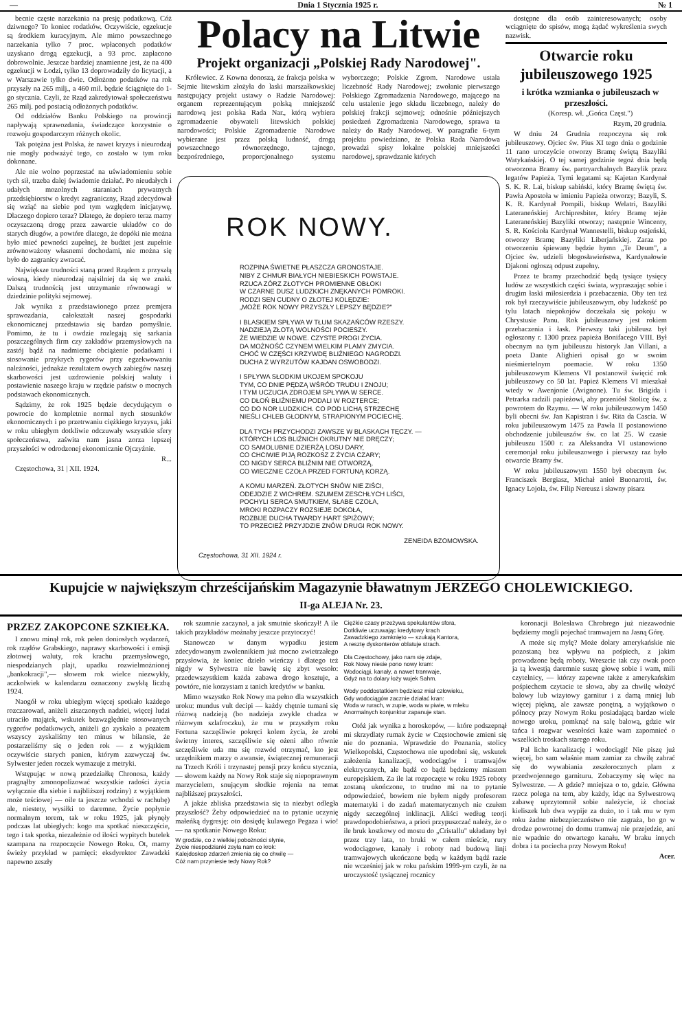— Dnia 1 Stycznia 1925 r. № 1
becnie częste narzekania na presję podatkową. Cóż dziwnego? To koniec rodatków. Oczywiście, egzekucje są środkiem kuracyjnym. Ale mimo powszechnego narzekania tylko 7 proc. wpłaconych podatków uzyskano drogą egzekucji, a 93 proc. zapłacono dobrowolnie. Jeszcze bardziej znamienne jest, że na 400 egzekucji w Łodzi, tylko 13 doprowadziły do licytacji, a w Warszawie tylko dwie. Odłożono podatków na rok przyszły na 265 milj., a 460 mil. będzie ściągnięte do 1-go stycznia. Czyli, że Rząd zakredytował społeczeństwu 265 milj. pod postacią odłożonych podatków.
Od oddziałów Banku Polskiego na prowincji napływają sprawozdania, świadczące korzystnie o rozwoju gospodarczym różnych okolic.
Tak potężna jest Polska, że nawet kryzys i nieurodzaj nie mogły podważyć tego, co zostało w tym roku dokonane.
Ale nie wolno poprzestać na uświadomieniu sobie tych sił, trzeba dalej świadomie działać. Po nieudałych i udałych mozolnych staraniach prywatnych przedsiębiorstw o kredyt zagraniczny, Rząd zdecydował się wziąć na siebie pod tym względem inicjatywę. Dlaczego dopiero teraz? Dlatego, że dopiero teraz mamy oczyszczoną drogę przez zawarcie układów co do starych długów, a powtóre dlatego, że dopóki nie można było mieć pewności zupełnej, że budżet jest zupełnie zrównoważony własnemi dochodami, nie można się było do zagranicy zwracać.
Największe trudności staną przed Rządem z przyszłą wiosną, kiedy nieurodzaj najsilniej da się we znaki. Dalszą trudnością jest utrzymanie równowagi w dziedzinie polityki sejmowej.
Jak wynika z przedstawionego przez premjera sprawozdania, całokształt naszej gospodarki ekonomicznej przedstawia się bardzo pomyślnie. Pomimo, że tu i owdzie rozlegają się sarkania poszczególnych firm czy zakładów przemysłowych na zastój bądź na nadmierne obciążenie podatkami i stosowanie przykrych rygorów przy egzekwowaniu należności, jednakże rezultatem owych zabiegów naszej skarbowości jest uzdrowienie polskiej waluty i postawienie naszego kraju w rzędzie państw o mocnych podstawach ekonomicznych.
Sądzimy, że rok 1925 będzie decydującym o powrocie do kompletnie normal nych stosunków ekonomicznych i po przetrwaniu ciężkiego kryzysu, jaki w roku ubiegłym dotkliwie odczuwały wszystkie sfery społeczeństwa, zaświta nam jasna zorza lepszej przyszłości w odrodzonej ekonomicznie Ojczyźnie.
R...
Częstochowa, 31 | XII. 1924.
Polacy na Litwie
Projekt organizacji „Polskiej Rady Narodowej".
Królewiec. Z Kowna donoszą, że frakcja polska w Sejmie litewskim złożyła do laski marszałkowskiej następujący projekt ustawy o Radzie Narodowej: organem reprezentującym polską mniejszość narodową jest polska Rada Nar., którą wybiera zgromadzenie obywateli litewskich polskiej narodowości; Polskie Zgromadzenie Narodowe wybierane jest przez polską ludność, drogą powszechnego równorzędnego, tajnego, bezpośredniego, proporcjonalnego systemu wyborczego; Polskie Zgrom. Narodowe ustala liczebność Rady Narodowej; zwołanie pierwszego Polskiego Zgromadzenia Narodowego, mającego na celu ustalenie jego składu liczebnego, należy do polskiej frakcji sejmowej; odnośnie późniejszych posiedzeń Zgromadzenia Narodowego, sprawa ta należy do Rady Narodowej. W paragrafie 6-tym projektu powiedziano, że Polska Rada Narodowa prowadzi spisy lokalne polskiej mniejszości narodowej, sprawdzanie których
ROK NOWY.
ROZPINA ŚWIETNE PŁASZCZA GRONOSTAJE.
NIBY Z CHMUR BIAŁYCH NIEBIESKICH POWSTAJE.
RZUCA ZÓRZ ZŁOTYCH PROMIENNE OBŁOKI
W CZARNE DUSZ LUDZKICH ZNĘKANYCH POMROKI.
RODZI SEN CUDNY O ZŁOTEJ KOLĘDZIE:
„MOŻE ROK NOWY PRZYSZŁY LEPSZY BĘDZIE?"
I BLASKIEM SPŁYWA W TŁUM SKAZAŃCÓW RZESZY.
NADZIEJĄ ZŁOTĄ WOLNOŚCI POCIESZY.
ŻE WIEDZIE W NOWE. CZYSTE PROGI ŻYCIA.
DA MOŻNOŚĆ CZYNEM WIELKIM PLAMY ZMYCIA.
CHOĆ W CZĘŚCI KRZYWDĘ BLIŹNIEGO NAGRODZI.
DUCHA Z WYRZUTÓW KAJDAN OSWOBODZI.
I SPŁYWA SŁODKIM UKOJEM SPOKOJU
TYM, CO DNIE PĘDZĄ WŚRÓD TRUDU I ZNOJU;
I TYM UCZUCIA ZDROJEM SPŁYWA W SERCE.
CO DŁOŃ BLIŹNIEMU PODALI W ROZTERCE;
CO DO NOR LUDZKICH. CO POD LICHĄ STRZECHĘ
NIEŚLI CHLEB GŁODNYM, STRAPIONYM POCIECHĘ.
DLA TYCH PRZYCHODZI ZAWSZE W BLASKACH TĘCZY. —
KTÓRYCH LOS BLIŹNICH OKRUTNY NIE DRĘCZY;
CO SAMOLUBNIE DZIERŻĄ LOSU DARY,
CO CHCIWIE PIJĄ ROZKOSZ Z ŻYCIA CZARY;
CO NIGDY SERCA BLIŹNIM NIE OTWORZĄ,
CO WIECZNIE CZOŁA PRZED FORTUNĄ KORZĄ.
A KOMU MARZEŃ. ZŁOTYCH SNÓW NIE ZIŚCI,
ODEJDZIE Z WICHREM. SZUMEM ZESCHŁYCH LIŚCI,
POCHYLI SERCA SMUTKIEM, SŁABE CZOŁA,
MROKI ROZPACZY ROZSIEJE DOKOŁA,
ROZBIJE DUCHA TWARDY HART SPIŻOWY;
TO PRZECIEŻ PRZYJDZIE ZNÓW DRUGI ROK NOWY.
ZENEIDA BZOMOWSKA.
Częstochowa, 31 XII. 1924 r.
dostępne dla osób zainteresowanych; osoby wciągnięte do spisów, mogą żądać wykreślenia swych nazwisk.
Otwarcie roku jubileuszowego 1925
i krótka wzmianka o jubileuszach w przeszłości.
(Koresp. wł. „Gońca Częst.")
Rzym, 20 grudnia.
W dniu 24 Grudnia rozpoczyna się rok jubileuszowy. Ojciec św. Pius XI tego dnia o godzinie 11 rano uroczyście otworzy Bramę świętą Bazyliki Watykańskiej. O tej samej godzinie tegoż dnia będą otworzona Bramy św. partryarchalnych Bazylik przez legatów Papieża. Tymi legatami są: Kajetan Kardynał S. K. R. Lai, biskup sabiński, który Bramę świętą św. Pawła Apostoła w imieniu Papieża otworzy; Bazyli, S. K. R. Kardynał Pompili, biskup Welatri, Bazyliki Lateraneńskiej Archipresbiter, który Bramę tejże Lateraneńskiej Bazyliki otworzy; następnie Wincenty, S. R. Kościoła Kardynał Wannestelli, biskup ostjeński, otworzy Bramę Bazyliki Liberjańskiej. Zaraz po otworzeniu śpiewany będzie hymn „Te Deum", a Ojciec św. udzieli błogosławieństwa, Kardynałowie Djakoni ogłoszą odpust zupełny.
Przez te bramy przechodzić będą tysiące tysięcy ludów ze wszystkich części świata, wypraszając sobie i drugim łaski miłosierdzia i przebaczenia. Oby ten też rok był rzeczywiście jubileuszowym, oby ludzkość po tylu latach niepokojów doczekała się pokoju w Chrystusie Panu. Rok jubileuszowy jest rokiem przebaczenia i łask. Pierwszy taki jubileusz był ogłoszony r. 1300 przez papieża Bonifacego VIII. Był obecnym na tym jubileuszu historyk Jan Villani, a poeta Dante Alighieri opisał go w swoim nieśmiertelnym poemacie. W roku 1350 jubileuszowym Klemens VI postanowił święcić rok jubileuszowy co 50 lat. Papież Klemens VI mieszkał wtedy w Awenjonie (Avignone). Tu św. Brigida i Petrarka radzili papieżowi, aby przeniósł Stolicę św. z powrotem do Rzymu. — W roku jubileuszowym 1450 byli obecni św. Jan Kapistran i św. Rita da Cascia. W roku jubileuszowym 1475 za Pawła II postanowiono obchodzenie jubileuszów św. co lat 25. W czasie jubileuszu 1500 r. za Aleksandra VI ustanowiono ceremonjał roku jubileuszowego i pierwszy raz było otwarcie Bramy św.
W roku jubileuszowym 1550 był obecnym św. Franciszek Bergiasz, Michał anioł Buonarotti, św. Ignacy Lojola, św. Filip Nereusz i sławny pisarz
Kupujcie w największym chrześcijańskim Magazynie bławatnym JERZEGO CHOLEWICKIEGO.
II-ga ALEJA Nr. 23.
PRZEZ ZAKOPCONE SZKIEŁKA.
I znowu minął rok, rok pełen doniosłych wydarzeń, rok rządów Grabskiego, naprawy skarbowości i emisji złotowej waluty, rok krachu przemysłowego, niespodzianych plajt, upadku rozwielmożnionej „bankokracji",— słowem rok wielce niezwykły, aczkolwiek w kalendarzu oznaczony zwykłą liczbą 1924.
Naogół w roku ubiegłym więcej spotkało każdego rozczarowań, aniżeli ziszczonych nadziei, więcej ludzi utraciło majątek, wskutek bezwzględnie stosowanych rygorów podatkowych, aniżeli go zyskało a pozatem wszyscy zyskaliśmy ten minus w bilansie, że postarzeliśmy się o jeden rok — z wyjątkiem oczywiście starych panien, którym zazwyczaj św. Sylwester jeden roczek wymazuje z metryki.
Wstępując w nową przedziałkę Chronosa, każdy pragnąłby zmonopolizować wszystkie radości życia wyłącznie dla siebie i najbliższej rodziny) z wyjątkiem może teściowej — oile ta jeszcze wchodzi w rachubę) ale, niestety, wysiłki to daremne. Życie popłynie normalnym torem, tak w roku 1925, jak płynęły podczas lat ubiegłych: kogo ma spotkać nieszczęście, tego i tak spotka, niezależnie od ilości wypitych butelek szampana na rozpoczęcie Nowego Roku. Ot, mamy świeży przykład w pamięci: eksdyrektor Zawadzki napewno zeszły
rok szumnie zaczynał, a jak smutnie skończył! A ile takich przykładów możnaby jeszcze przytoczyć!
Stanowczo w danym wypadku jestem zdecydowanym zwolennikiem już mocno zwietrzałego przysłowia, że koniec dzieło wieńczy i dlatego też nigdy w Sylwestra nie bawię się zbyt wesoło: przedewszystkiem każda zabawa drogo kosztuje, a powtóre, nie korzystam z tanich kredytów w banku.
Mimo wszystko Rok Nowy ma pełno dla wszystkich uroku: mundus vult decipi — każdy chętnie tumani się różową nadzieją (bo nadzieja zwykle chadza w różowym szlafroczku), że mu w przyszłym roku Fortuna szczęśliwie pokręci kolem życia, że zrobi świetny interes, szczęśliwie się ożeni albo równie szczęśliwie uda mu się rozwód otrzymać, kto jest urzędnikiem marzy o awansie, świątecznej remuneracji na Trzech Króli i trzynastej pensji przy końcu stycznia, — słowem każdy na Nowy Rok staje się niepoprawnym marzycielem, snującym słodkie rojenia na temat najbliższej przyszłości.
A jakże zbliska przedstawia się ta niezbyt odległa przyszłość? Żeby odpowiedzieć na to pytanie uczynię małeńką dygresję: oto dosiędę kulawego Pegaza i wio! — na spotkanie Nowego Roku:
W grodzie, co z wielkiej pobożności słynie,
Życie niespodzianki zsyła nam co krok:
Kalejdoskop zdarzeń zmienia się co chwilę —
Cóż nam przyniesie tedy Nowy Rok?
Ciężkie czasy przeżywa spekulantów sfora,
Dotkliwie uczuwając kredytowy krach
Zawadzkiego zamknięto — szukają Kantora,
A resztę dyskonterów oblatuje strach.
Dla Częstochowy, jako nam się zdaje,
Rok Nowy niesie pono nowy kram:
Wodociągi, kanały, a nawet tramwaje,
Gdyż na to dolary łoży wujek Sahm.
Wody poddostatkiem będziesz miał człowieku,
Gdy wodociągów zacznie działać kran:
Woda w rurach, w zupie, woda w piwie, w mleku
Anormalnych konjunktur zapanuje stan.
Otóż jak wynika z horoskopów, — które podszepnął mi skrzydlaty rumak życie w Częstochowie zmieni się nie do poznania. Wprawdzie do Poznania, stolicy Wielkopolski, Częstochowa nie upodobni się, wskutek założenia kanalizacji, wodociągów i tramwajów elektrycznych, ale bądź co bądź będziemy miastem europejskiem. Za ile lat rozpoczęte w roku 1925 roboty zostaną ukończone, to trudno mi na to pytanie odpowiedzieć, bowiem nie byłem nigdy profesorem matematyki i do zadań matematycznych nie czułem nigdy szczególnej inklinacji. Aliści według teorji prawdopodobieństwa, a priori przypuszczać należy, że o ile bruk kostkowy od mostu do „Cristallu" układany był przez trzy lata, to bruki w całem mieście, rury wodociągowe, kanały i roboty nad budową linji tramwajowych ukończone będą w każdym bądź razie nie wcześniej jak w roku pańskim 1999-ym czyli, że na uroczystość tysiącznej rocznicy
koronacji Bolesława Chrobrego już niezawodnie będziemy mogli pojechać tramwajem na Jasną Górę.
A może się mylę? Może dolary amerykańskie nie pozostaną bez wpływu na pośpiech, z jakim prowadzone będą roboty. Wreszcie tak czy owak poco ja tą kwestją daremnie suszę głowę sobie i wam, mili czytelnicy, — którzy zapewne także z amerykańskim pośpiechem czytacie te słowa, aby za chwilę włożyć balowy lub wizytowy garnitur i z damą mniej lub więcej piękną, ale zawsze ponętną, a wyjątkowo o północy przy Nowym Roku posiadającą bardzo wiele nowego uroku, pomknąć na salę balową, gdzie wir tańca i rozgwar wesołości każe wam zapomnieć o wszelkich troskach starego roku.
Pal licho kanalizację i wodociągi! Nie piszę już więcej, bo sam właśnie mam zamiar za chwilę zabrać się do wywabiania zeszłorocznych plam z przedwojennego garnituru. Zobaczymy się więc na Sylwestrze. — A gdzie? mniejsza o to, gdzie. Główna rzecz polega na tem, aby każdy, idąc na Sylwestrową zabawę uprzytomnił sobie należycie, iż chociaż kieliszek lub dwa wypije za dużo, to i tak mu w tym roku żadne niebezpieczeństwo nie zagraża, bo go w drodze powrotnej do domu tramwaj nie przejedzie, ani nie wpadnie do otwartego kanału. W braku innych dobra i ta pociecha przy Nowym Roku!
Acer.